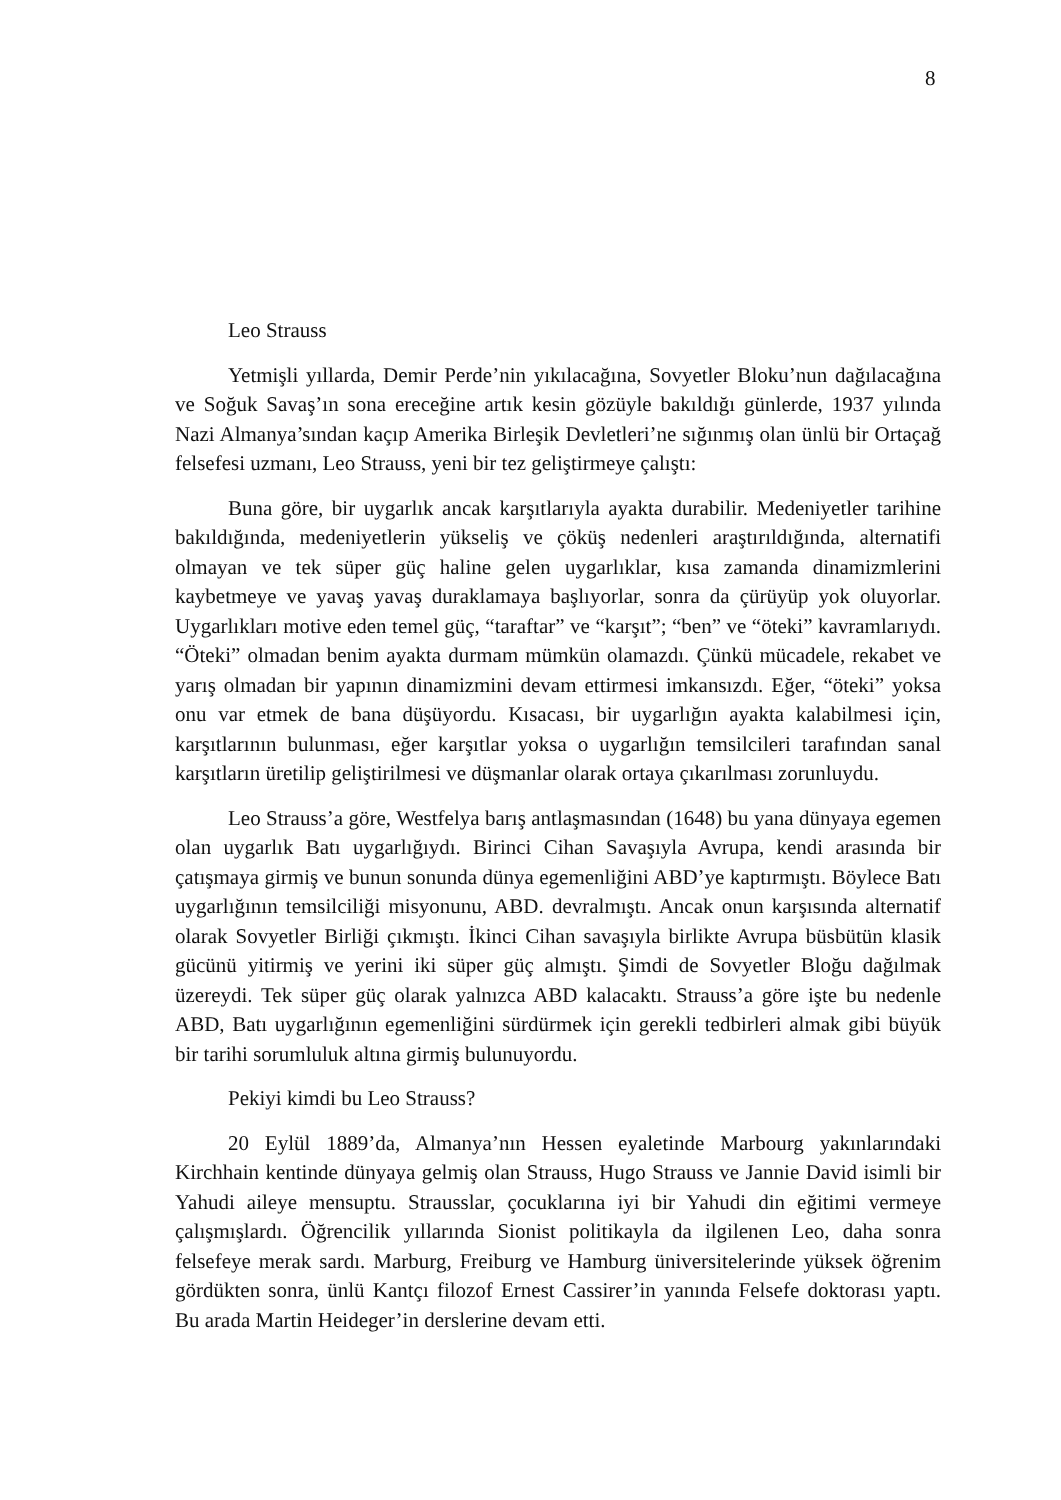8
Leo Strauss
Yetmişli yıllarda, Demir Perde’nin yıkılacağına, Sovyetler Bloku’nun dağılacağına ve Soğuk Savaş’ın sona ereceğine artık kesin gözüyle bakıldığı günlerde, 1937 yılında Nazi Almanya’sından kaçıp Amerika Birleşik Devletleri’ne sığınmış olan ünlü bir Ortaçağ felsefesi uzmanı, Leo Strauss, yeni bir tez geliştirmeye çalıştı:
Buna göre, bir uygarlık ancak karşıtlarıyla ayakta durabilir. Medeniyetler tarihine bakıldığında, medeniyetlerin yükseliş ve çöküş nedenleri araştırıldığında, alternatifi olmayan ve tek süper güç haline gelen uygarlıklar, kısa zamanda dinamizmlerini kaybetmeye ve yavaş yavaş duraklamaya başlıyorlar, sonra da çürüyüp yok oluyorlar. Uygarlıkları motive eden temel güç, “taraftar” ve “karşıt”; “ben” ve “öteki” kavramlarıydı. “Öteki” olmadan benim ayakta durmam mümkün olamazdı. Çünkü mücadele, rekabet ve yarış olmadan bir yapının dinamizmini devam ettirmesi imkansızdı. Eğer, “öteki” yoksa onu var etmek de bana düşüyordu. Kısacası, bir uygarlığın ayakta kalabilmesi için, karşıtlarının bulunması, eğer karşıtlar yoksa o uygarlığın temsilcileri tarafından sanal karşıtların üretilip geliştirilmesi ve düşmanlar olarak ortaya çıkarılması zorunluydu.
Leo Strauss’a göre, Westfelya barış antlaşmasından (1648) bu yana dünyaya egemen olan uygarlık Batı uygarlığıydı. Birinci Cihan Savaşıyla Avrupa, kendi arasında bir çatışmaya girmiş ve bunun sonunda dünya egemenliğini ABD’ye kaptırmıştı. Böylece Batı uygarlığının temsilciliği misyonunu, ABD. devralmıştı. Ancak onun karşısında alternatif olarak Sovyetler Birliği çıkmıştı. İkinci Cihan savaşıyla birlikte Avrupa büsbütün klasik gücünü yitirmiş ve yerini iki süper güç almıştı. Şimdi de Sovyetler Bloğu dağılmak üzereydi. Tek süper güç olarak yalnızca ABD kalacaktı. Strauss’a göre işte bu nedenle ABD, Batı uygarlığının egemenliğini sürdürmek için gerekli tedbirleri almak gibi büyük bir tarihi sorumluluk altına girmiş bulunuyordu.
Pekiyi kimdi bu Leo Strauss?
20 Eylül 1889’da, Almanya’nın Hessen eyaletinde Marbourg yakınlarındaki Kirchhain kentinde dünyaya gelmiş olan Strauss, Hugo Strauss ve Jannie David isimli bir Yahudi aileye mensuptu. Strausslar, çocuklarına iyi bir Yahudi din eğitimi vermeye çalışmışlardı. Öğrencilik yıllarında Sionist politikayla da ilgilenen Leo, daha sonra felsefeye merak sardı. Marburg, Freiburg ve Hamburg üniversitelerinde yüksek öğrenim gördükten sonra, ünlü Kantçı filozof Ernest Cassirer’in yanında Felsefe doktorası yaptı. Bu arada Martin Heideger’in derslerine devam etti.